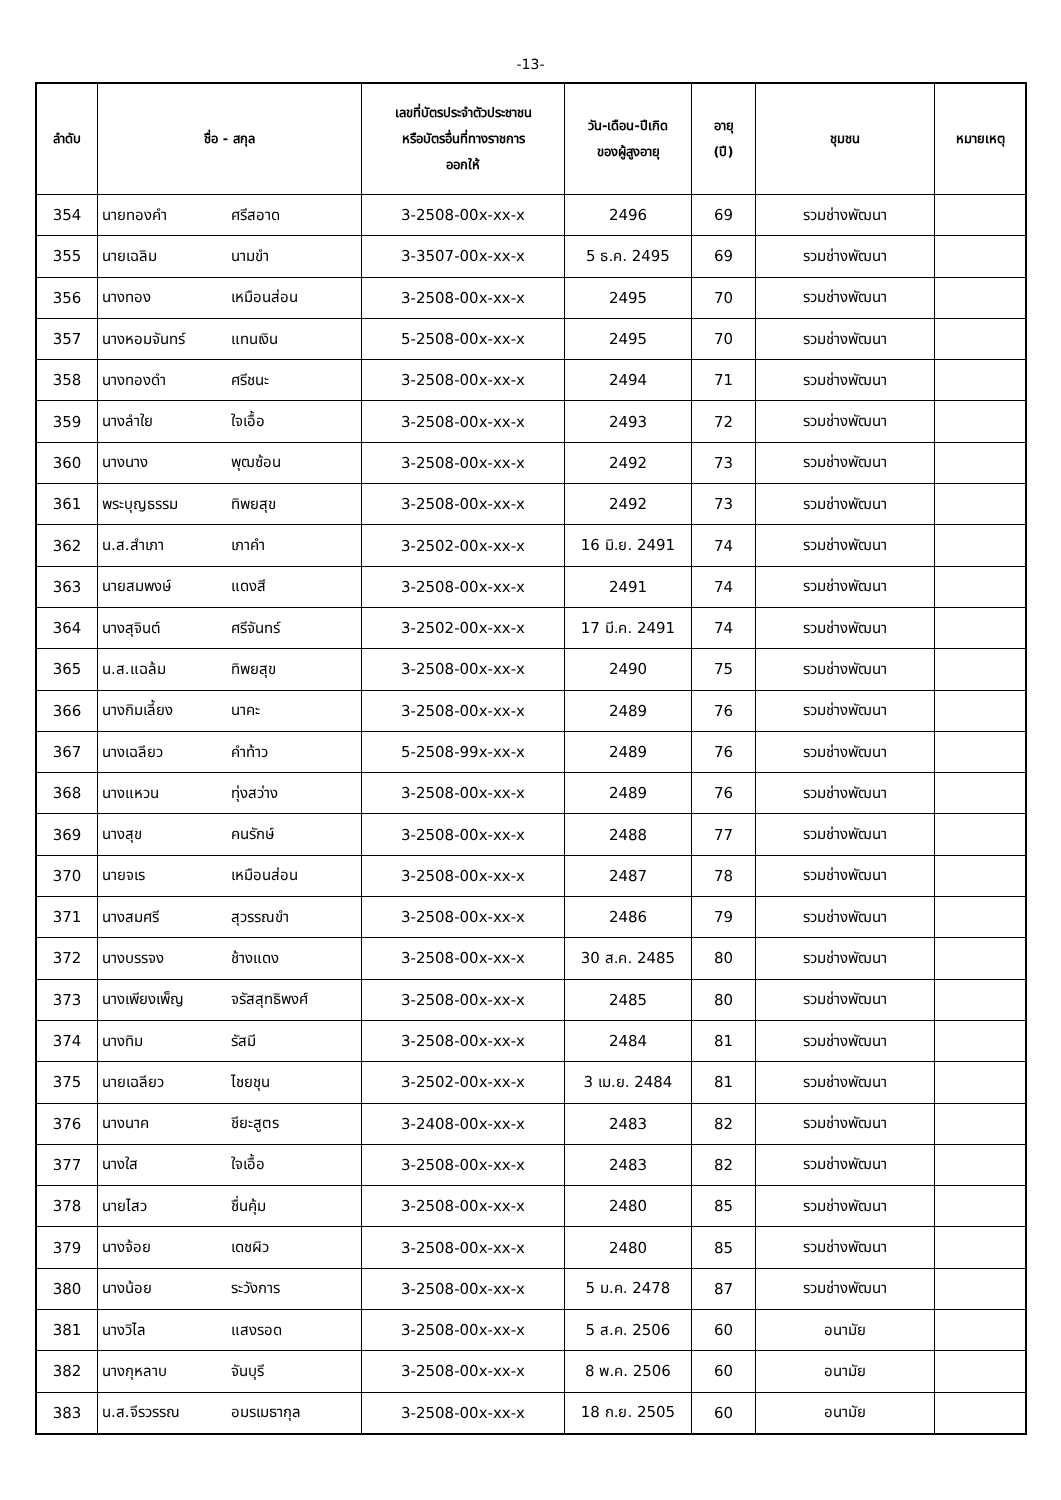-13-
| ลำดับ | ชื่อ - สกุล | เลขที่บัตรประจำตัวประชาชน หรือบัตรอื่นที่ทางราชการ ออกให้ | วัน-เดือน-ปีเกิด ของผู้สูงอายุ | อายุ (ปี) | ชุมชน | หมายเหตุ |
| --- | --- | --- | --- | --- | --- | --- |
| 354 | นายทองคำ ศรีสอาด | 3-2508-00x-xx-x | 2496 | 69 | รวมช่างพัฒนา | |
| 355 | นายเฉลิม นามขำ | 3-3507-00x-xx-x | 5 ธ.ค. 2495 | 69 | รวมช่างพัฒนา | |
| 356 | นางทอง เหมือนส่อน | 3-2508-00x-xx-x | 2495 | 70 | รวมช่างพัฒนา | |
| 357 | นางหอมจันทร์ แทนเงิน | 5-2508-00x-xx-x | 2495 | 70 | รวมช่างพัฒนา | |
| 358 | นางทองดำ ศรีชนะ | 3-2508-00x-xx-x | 2494 | 71 | รวมช่างพัฒนา | |
| 359 | นางลำใย ใจเอื้อ | 3-2508-00x-xx-x | 2493 | 72 | รวมช่างพัฒนา | |
| 360 | นางนาง พุฒซ้อน | 3-2508-00x-xx-x | 2492 | 73 | รวมช่างพัฒนา | |
| 361 | พระบุญธรรม ทิพยสุข | 3-2508-00x-xx-x | 2492 | 73 | รวมช่างพัฒนา | |
| 362 | น.ส.สำเภา เภาคำ | 3-2502-00x-xx-x | 16 มิ.ย. 2491 | 74 | รวมช่างพัฒนา | |
| 363 | นายสมพงษ์ แดงสี | 3-2508-00x-xx-x | 2491 | 74 | รวมช่างพัฒนา | |
| 364 | นางสุจินต์ ศรีจันทร์ | 3-2502-00x-xx-x | 17 มี.ค. 2491 | 74 | รวมช่างพัฒนา | |
| 365 | น.ส.แฉล้ม ทิพยสุข | 3-2508-00x-xx-x | 2490 | 75 | รวมช่างพัฒนา | |
| 366 | นางกิมเลี้ยง นาคะ | 3-2508-00x-xx-x | 2489 | 76 | รวมช่างพัฒนา | |
| 367 | นางเฉลียว คำท้าว | 5-2508-99x-xx-x | 2489 | 76 | รวมช่างพัฒนา | |
| 368 | นางแหวน ทุ่งสว่าง | 3-2508-00x-xx-x | 2489 | 76 | รวมช่างพัฒนา | |
| 369 | นางสุข คนรักษ์ | 3-2508-00x-xx-x | 2488 | 77 | รวมช่างพัฒนา | |
| 370 | นายจเร เหมือนส่อน | 3-2508-00x-xx-x | 2487 | 78 | รวมช่างพัฒนา | |
| 371 | นางสมศรี สุวรรณขำ | 3-2508-00x-xx-x | 2486 | 79 | รวมช่างพัฒนา | |
| 372 | นางบรรจง ช้างแดง | 3-2508-00x-xx-x | 30 ส.ค. 2485 | 80 | รวมช่างพัฒนา | |
| 373 | นางเพียงเพ็ญ จรัสสุทธิพงศ์ | 3-2508-00x-xx-x | 2485 | 80 | รวมช่างพัฒนา | |
| 374 | นางทิม รัสมี | 3-2508-00x-xx-x | 2484 | 81 | รวมช่างพัฒนา | |
| 375 | นายเฉลียว ไชยชุน | 3-2502-00x-xx-x | 3 เม.ย. 2484 | 81 | รวมช่างพัฒนา | |
| 376 | นางนาค ชียะสูตร | 3-2408-00x-xx-x | 2483 | 82 | รวมช่างพัฒนา | |
| 377 | นางใส ใจเอื้อ | 3-2508-00x-xx-x | 2483 | 82 | รวมช่างพัฒนา | |
| 378 | นายไสว ชื่นคุ้ม | 3-2508-00x-xx-x | 2480 | 85 | รวมช่างพัฒนา | |
| 379 | นางจ้อย เดชผิว | 3-2508-00x-xx-x | 2480 | 85 | รวมช่างพัฒนา | |
| 380 | นางน้อย ระวังการ | 3-2508-00x-xx-x | 5 ม.ค. 2478 | 87 | รวมช่างพัฒนา | |
| 381 | นางวิไล แสงรอด | 3-2508-00x-xx-x | 5 ส.ค. 2506 | 60 | อนามัย | |
| 382 | นางกุหลาบ จันบุรี | 3-2508-00x-xx-x | 8 พ.ค. 2506 | 60 | อนามัย | |
| 383 | น.ส.จีรวรรณ อมรเมธากุล | 3-2508-00x-xx-x | 18 ก.ย. 2505 | 60 | อนามัย | |